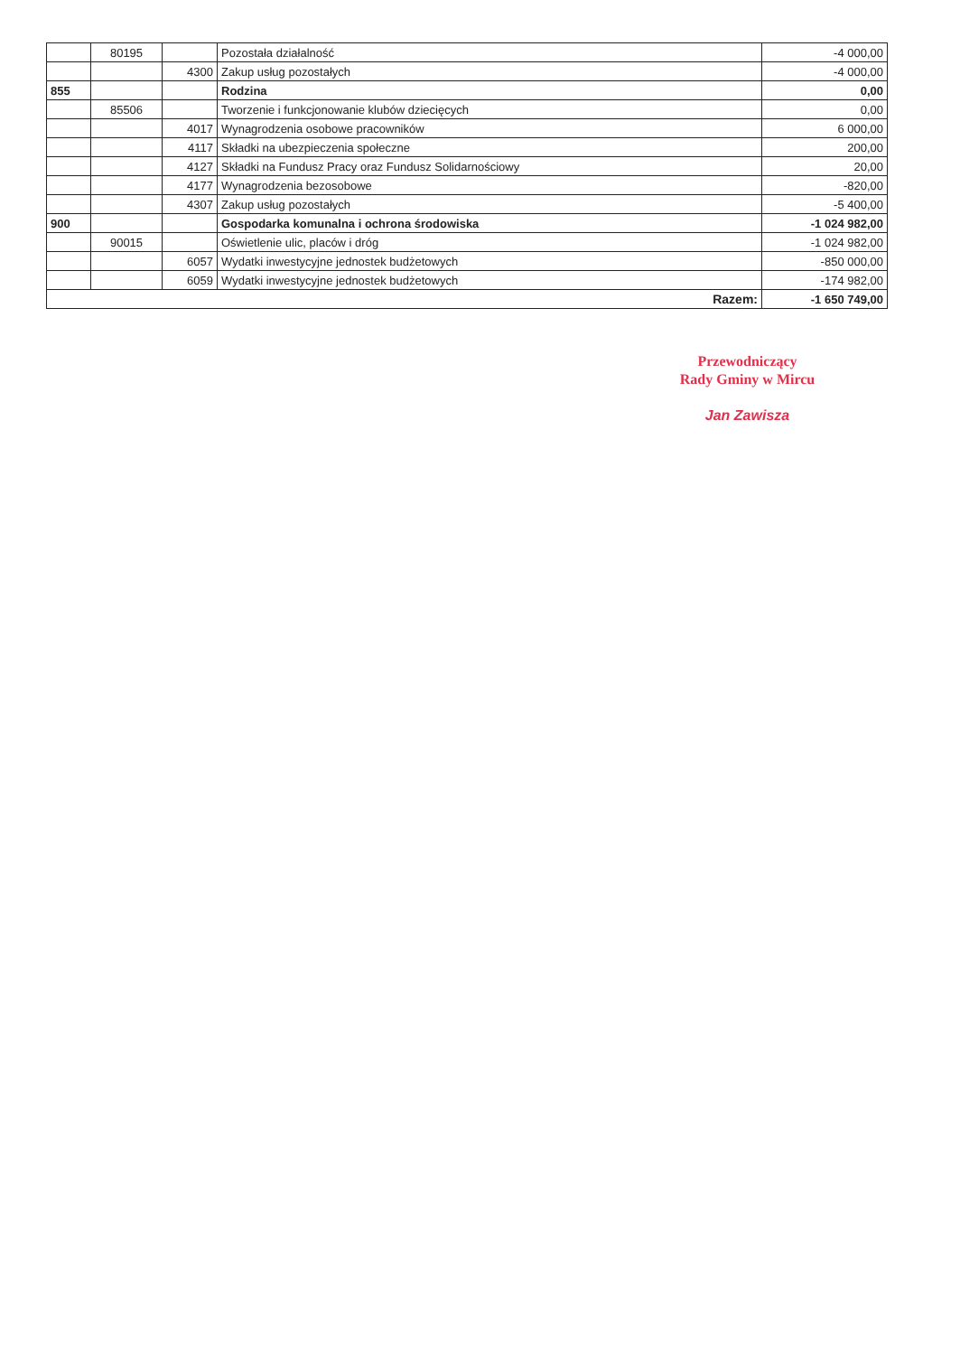| | 80195 | | Pozostała działalność | -4 000,00 |
| | | 4300 | Zakup usług pozostałych | -4 000,00 |
| 855 | | | Rodzina | 0,00 |
| | 85506 | | Tworzenie i funkcjonowanie klubów dziecięcych | 0,00 |
| | | 4017 | Wynagrodzenia osobowe pracowników | 6 000,00 |
| | | 4117 | Składki na ubezpieczenia społeczne | 200,00 |
| | | 4127 | Składki na Fundusz Pracy oraz Fundusz Solidarnościowy | 20,00 |
| | | 4177 | Wynagrodzenia bezosobowe | -820,00 |
| | | 4307 | Zakup usług pozostałych | -5 400,00 |
| 900 | | | Gospodarka komunalna i ochrona środowiska | -1 024 982,00 |
| | 90015 | | Oświetlenie ulic, placów i dróg | -1 024 982,00 |
| | | 6057 | Wydatki inwestycyjne jednostek budżetowych | -850 000,00 |
| | | 6059 | Wydatki inwestycyjne jednostek budżetowych | -174 982,00 |
| Razem: | | | | -1 650 749,00 |
Przewodniczący
Rady Gminy w Mircu
Jan Zawisza